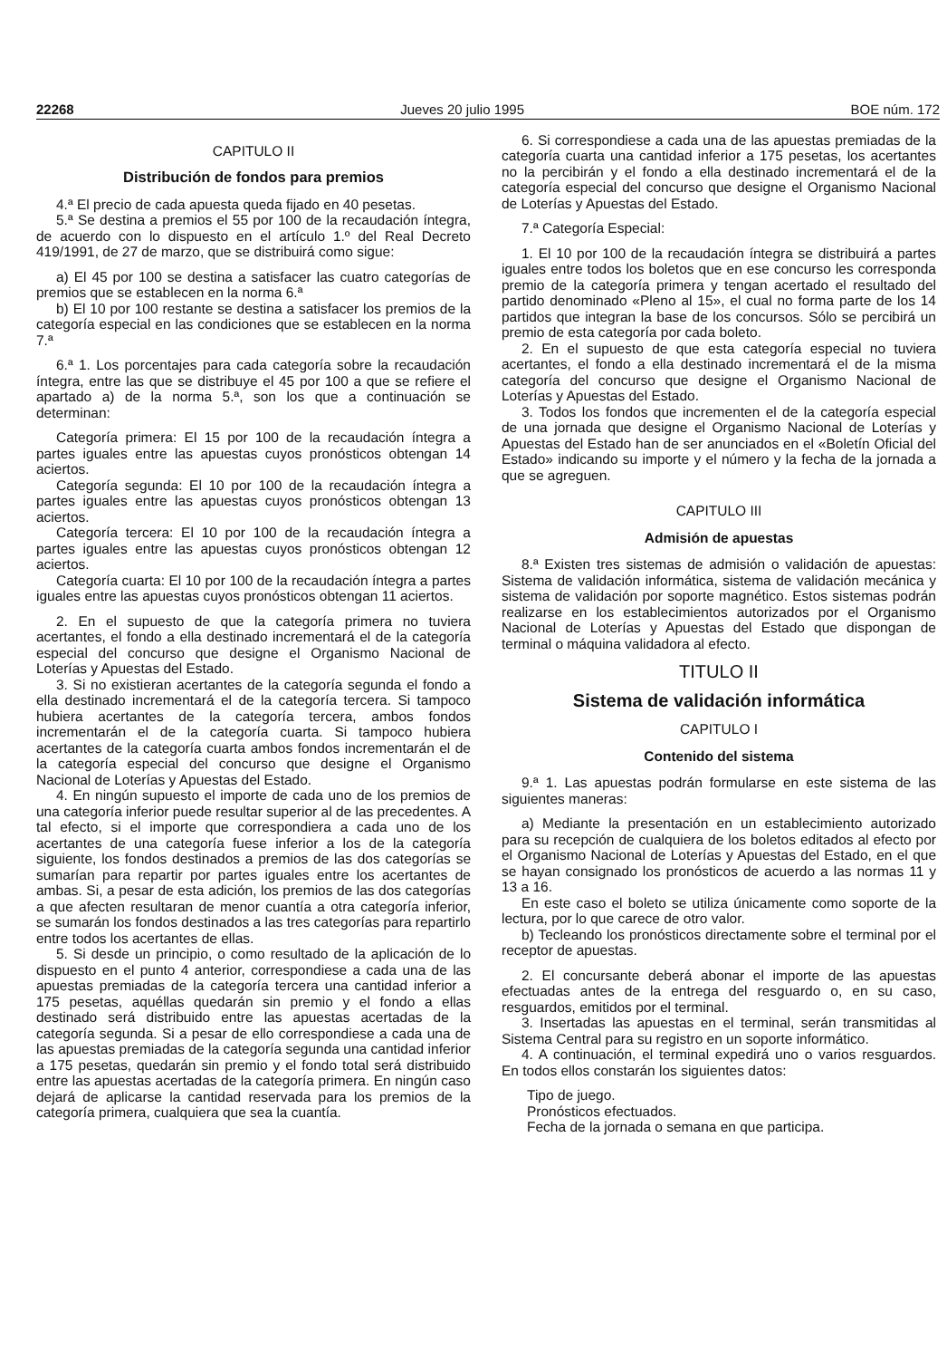22268 Jueves 20 julio 1995 BOE núm. 172
CAPITULO II
Distribución de fondos para premios
4.ª El precio de cada apuesta queda fijado en 40 pesetas.
5.ª Se destina a premios el 55 por 100 de la recaudación íntegra, de acuerdo con lo dispuesto en el artículo 1.º del Real Decreto 419/1991, de 27 de marzo, que se distribuirá como sigue:
a) El 45 por 100 se destina a satisfacer las cuatro categorías de premios que se establecen en la norma 6.ª
b) El 10 por 100 restante se destina a satisfacer los premios de la categoría especial en las condiciones que se establecen en la norma 7.ª
6.ª 1. Los porcentajes para cada categoría sobre la recaudación íntegra, entre las que se distribuye el 45 por 100 a que se refiere el apartado a) de la norma 5.ª, son los que a continuación se determinan:
Categoría primera: El 15 por 100 de la recaudación íntegra a partes iguales entre las apuestas cuyos pronósticos obtengan 14 aciertos.
Categoría segunda: El 10 por 100 de la recaudación íntegra a partes iguales entre las apuestas cuyos pronósticos obtengan 13 aciertos.
Categoría tercera: El 10 por 100 de la recaudación íntegra a partes iguales entre las apuestas cuyos pronósticos obtengan 12 aciertos.
Categoría cuarta: El 10 por 100 de la recaudación íntegra a partes iguales entre las apuestas cuyos pronósticos obtengan 11 aciertos.
2. En el supuesto de que la categoría primera no tuviera acertantes, el fondo a ella destinado incrementará el de la categoría especial del concurso que designe el Organismo Nacional de Loterías y Apuestas del Estado.
3. Si no existieran acertantes de la categoría segunda el fondo a ella destinado incrementará el de la categoría tercera. Si tampoco hubiera acertantes de la categoría tercera, ambos fondos incrementarán el de la categoría cuarta. Si tampoco hubiera acertantes de la categoría cuarta ambos fondos incrementarán el de la categoría especial del concurso que designe el Organismo Nacional de Loterías y Apuestas del Estado.
4. En ningún supuesto el importe de cada uno de los premios de una categoría inferior puede resultar superior al de las precedentes. A tal efecto, si el importe que correspondiera a cada uno de los acertantes de una categoría fuese inferior a los de la categoría siguiente, los fondos destinados a premios de las dos categorías se sumarían para repartir por partes iguales entre los acertantes de ambas. Si, a pesar de esta adición, los premios de las dos categorías a que afecten resultaran de menor cuantía a otra categoría inferior, se sumarán los fondos destinados a las tres categorías para repartirlo entre todos los acertantes de ellas.
5. Si desde un principio, o como resultado de la aplicación de lo dispuesto en el punto 4 anterior, correspondiese a cada una de las apuestas premiadas de la categoría tercera una cantidad inferior a 175 pesetas, aquéllas quedarán sin premio y el fondo a ellas destinado será distribuido entre las apuestas acertadas de la categoría segunda. Si a pesar de ello correspondiese a cada una de las apuestas premiadas de la categoría segunda una cantidad inferior a 175 pesetas, quedarán sin premio y el fondo total será distribuido entre las apuestas acertadas de la categoría primera. En ningún caso dejará de aplicarse la cantidad reservada para los premios de la categoría primera, cualquiera que sea la cuantía.
6. Si correspondiese a cada una de las apuestas premiadas de la categoría cuarta una cantidad inferior a 175 pesetas, los acertantes no la percibirán y el fondo a ella destinado incrementará el de la categoría especial del concurso que designe el Organismo Nacional de Loterías y Apuestas del Estado.
7.ª Categoría Especial:
1. El 10 por 100 de la recaudación íntegra se distribuirá a partes iguales entre todos los boletos que en ese concurso les corresponda premio de la categoría primera y tengan acertado el resultado del partido denominado «Pleno al 15», el cual no forma parte de los 14 partidos que integran la base de los concursos. Sólo se percibirá un premio de esta categoría por cada boleto.
2. En el supuesto de que esta categoría especial no tuviera acertantes, el fondo a ella destinado incrementará el de la misma categoría del concurso que designe el Organismo Nacional de Loterías y Apuestas del Estado.
3. Todos los fondos que incrementen el de la categoría especial de una jornada que designe el Organismo Nacional de Loterías y Apuestas del Estado han de ser anunciados en el «Boletín Oficial del Estado» indicando su importe y el número y la fecha de la jornada a que se agreguen.
CAPITULO III
Admisión de apuestas
8.ª Existen tres sistemas de admisión o validación de apuestas: Sistema de validación informática, sistema de validación mecánica y sistema de validación por soporte magnético. Estos sistemas podrán realizarse en los establecimientos autorizados por el Organismo Nacional de Loterías y Apuestas del Estado que dispongan de terminal o máquina validadora al efecto.
TITULO II
Sistema de validación informática
CAPITULO I
Contenido del sistema
9.ª 1. Las apuestas podrán formularse en este sistema de las siguientes maneras:
a) Mediante la presentación en un establecimiento autorizado para su recepción de cualquiera de los boletos editados al efecto por el Organismo Nacional de Loterías y Apuestas del Estado, en el que se hayan consignado los pronósticos de acuerdo a las normas 11 y 13 a 16.
En este caso el boleto se utiliza únicamente como soporte de la lectura, por lo que carece de otro valor.
b) Tecleando los pronósticos directamente sobre el terminal por el receptor de apuestas.
2. El concursante deberá abonar el importe de las apuestas efectuadas antes de la entrega del resguardo o, en su caso, resguardos, emitidos por el terminal.
3. Insertadas las apuestas en el terminal, serán transmitidas al Sistema Central para su registro en un soporte informático.
4. A continuación, el terminal expedirá uno o varios resguardos. En todos ellos constarán los siguientes datos:
Tipo de juego.
Pronósticos efectuados.
Fecha de la jornada o semana en que participa.